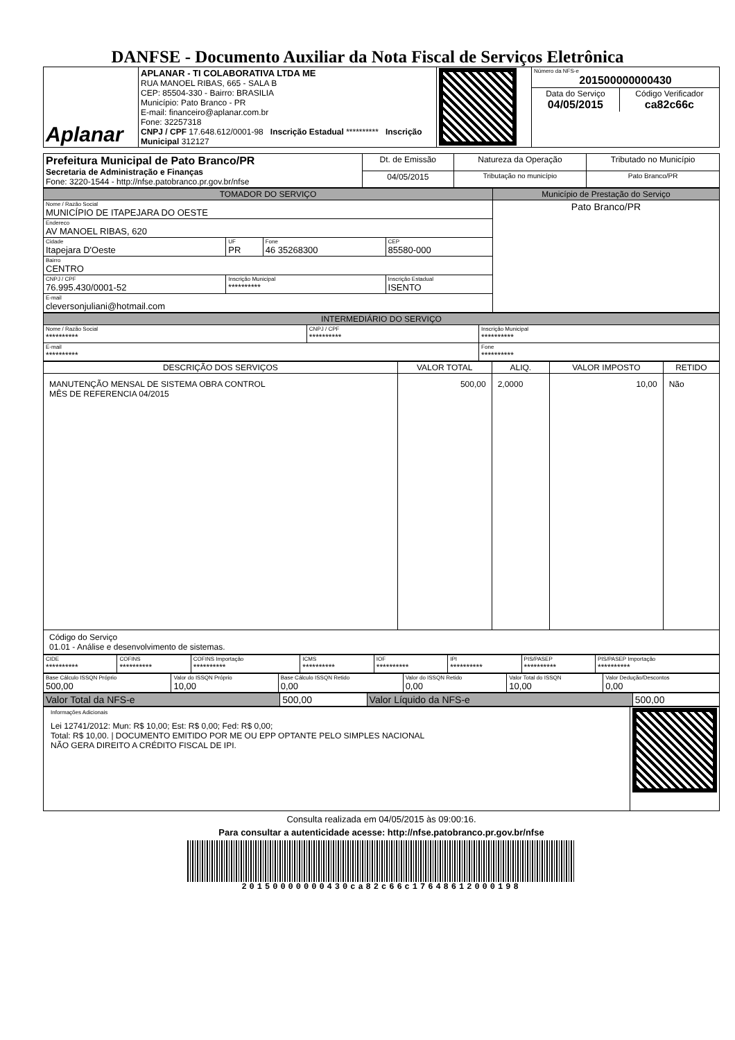DANFSE - Documento Auxiliar da Nota Fiscal de Serviços Eletrônica
| Aplanar | APLANAR - TI COLABORATIVA LTDA ME RUA MANOEL RIBAS, 665 - SALA B CEP: 85504-330 - Bairro: BRASILIA Município: Pato Branco - PR E-mail: financeiro@aplanar.com.br Fone: 32257318 CNPJ / CPF 17.648.612/0001-98 Inscrição Estadual ********** Inscrição Municipal 312127 | | / Número da NFS-e 201500000000430 / / / Data do Serviço 04/05/2015 / Código Verificador ca82c66c / |
| Prefeitura Municipal de Pato Branco/PR Secretaria de Administração e Finanças Fone: 3220-1544 - http://nfse.patobranco.pr.gov.br/nfse | Dt. de Emissão | Natureza da Operação | Tributado no Município |
| | 04/05/2015 | Tributação no município | Pato Branco/PR |
| TOMADOR DO SERVIÇO | | | | Município de Prestação do Serviço |
| --- | --- | --- | --- | --- |
| Nome / Razão Social MUNICÍPIO DE ITAPEJARA DO OESTE | | | | Pato Branco/PR |
| Endereco AV MANOEL RIBAS, 620 | | | | |
| Cidade Itapejara D'Oeste | UF PR | Fone 46 35268300 | CEP 85580-000 | |
| Bairro CENTRO | | | | |
| CNPJ / CPF 76.995.430/0001-52 | Inscrição Municipal ********** | | Inscrição Estadual ISENTO | |
| E-mail cleversonjuliani@hotmail.com | | | | |
| INTERMEDIÁRIO DO SERVIÇO | | |
| --- | --- | --- |
| Nome / Razão Social ********** | CNPJ / CPF ********** | Inscrição Municipal ********** |
| E-mail ********** | | Fone ********** |
| DESCRIÇÃO DOS SERVIÇOS | VALOR TOTAL | ALIQ. | VALOR IMPOSTO | RETIDO |
| --- | --- | --- | --- | --- |
| MANUTENÇÃO MENSAL DE SISTEMA OBRA CONTROL MÊS DE REFERENCIA 04/2015 | 500,00 | 2,0000 | 10,00 | Não |
| Código do Serviço 01.01 - Análise e desenvolvimento de sistemas. | | | | |
| CIDE ********** | COFINS ********** | COFINS Importação ********** | ICMS ********** | IOF ********** | IPI ********** | PIS/PASEP ********** | PIS/PASEP Importação ********** |
| Base Cálculo ISSQN Próprio 500,00 | Valor do ISSQN Próprio 10,00 | Base Cálculo ISSQN Retido 0,00 | Valor do ISSQN Retido 0,00 | Valor Total do ISSQN 10,00 | Valor Dedução/Descontos 0,00 |
| Valor Total da NFS-e | 500,00 | Valor Líquido da NFS-e | 500,00 |
| Informações Adicionais Lei 12741/2012: Mun: R$ 10,00; Est: R$ 0,00; Fed: R$ 0,00; Total: R$ 10,00. / DOCUMENTO EMITIDO POR ME OU EPP OPTANTE PELO SIMPLES NACIONAL NÃO GERA DIREITO A CRÉDITO FISCAL DE IPI. | |
Consulta realizada em 04/05/2015 às 09:00:16.
Para consultar a autenticidade acesse: http://nfse.patobranco.pr.gov.br/nfse
20150000000430ca82c66c17648612000198